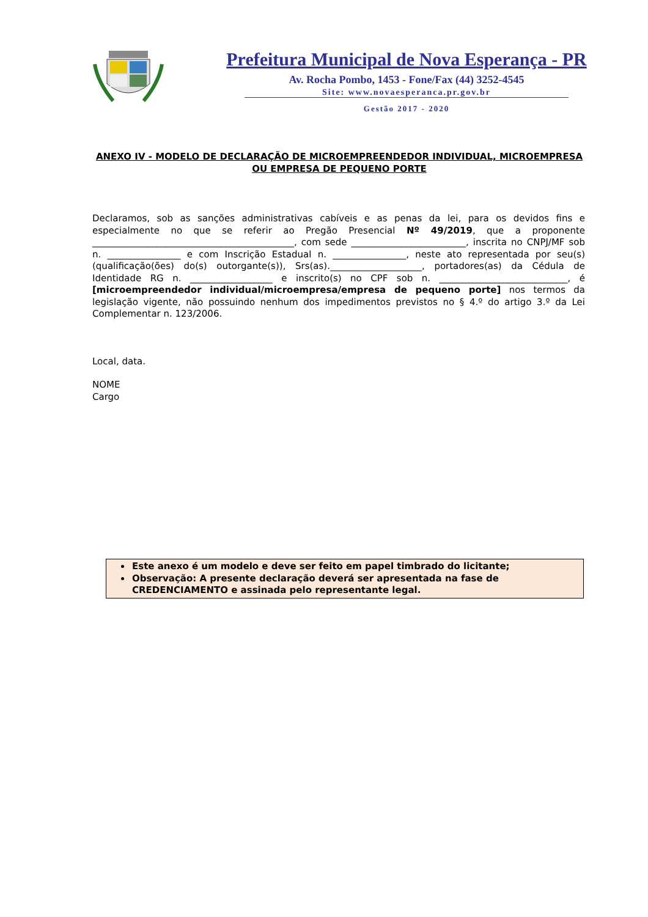Prefeitura Municipal de Nova Esperança - PR
Av. Rocha Pombo, 1453 - Fone/Fax (44) 3252-4545
Site: www.novaesperanca.pr.gov.br
Gestão 2017 - 2020
ANEXO IV - MODELO DE DECLARAÇÃO DE MICROEMPREENDEDOR INDIVIDUAL, MICROEMPRESA OU EMPRESA DE PEQUENO PORTE
Declaramos, sob as sanções administrativas cabíveis e as penas da lei, para os devidos fins e especialmente no que se referir ao Pregão Presencial Nº 49/2019, que a proponente ____________________________________________, com sede _________________________, inscrita no CNPJ/MF sob n. ________________ e com Inscrição Estadual n. ________________, neste ato representada por seu(s) (qualificação(ões) do(s) outorgante(s)), Srs(as).____________________, portadores(as) da Cédula de Identidade RG n. __________________ e inscrito(s) no CPF sob n. ____________________________, é [microempreendedor individual/microempresa/empresa de pequeno porte] nos termos da legislação vigente, não possuindo nenhum dos impedimentos previstos no § 4.º do artigo 3.º da Lei Complementar n. 123/2006.
Local, data.
NOME
Cargo
Este anexo é um modelo e deve ser feito em papel timbrado do licitante;
Observação: A presente declaração deverá ser apresentada na fase de CREDENCIAMENTO e assinada pelo representante legal.